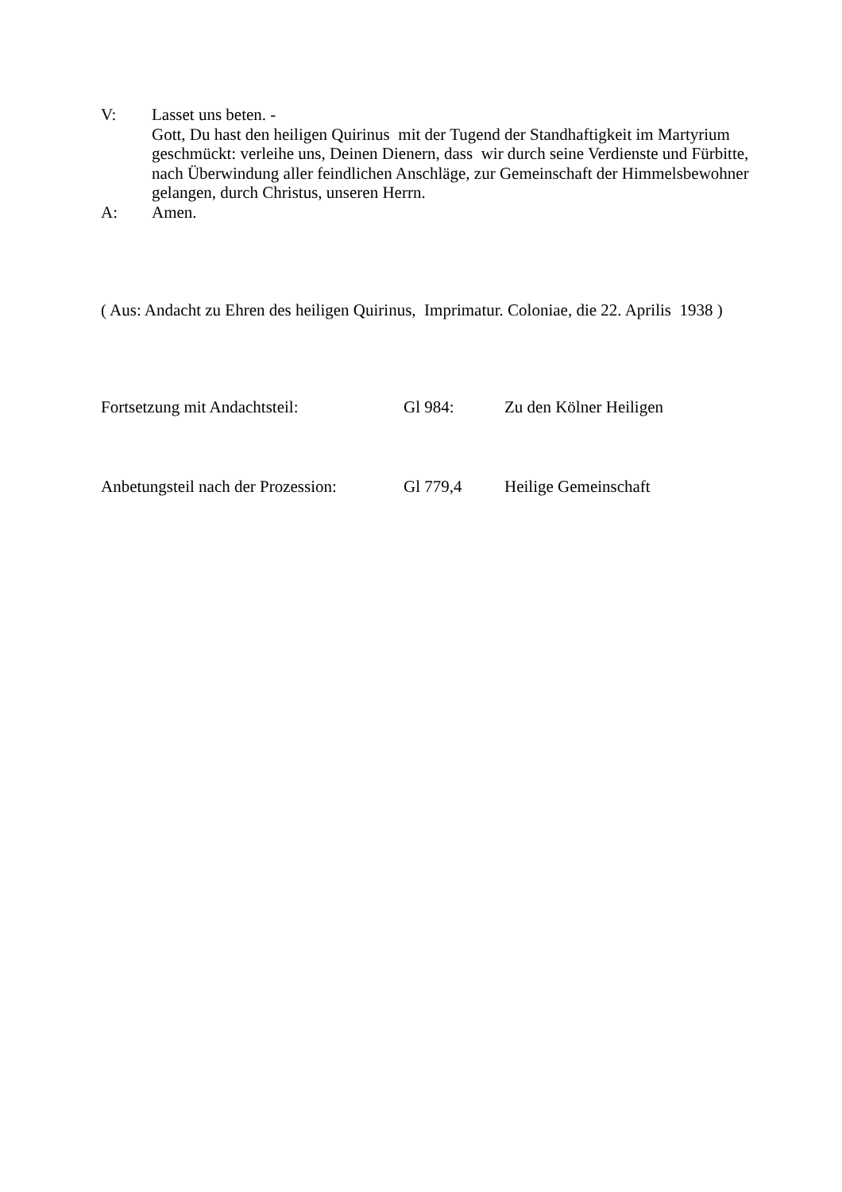V: Lasset uns beten. -
Gott, Du hast den heiligen Quirinus mit der Tugend der Standhaftigkeit im Martyrium geschmückt: verleihe uns, Deinen Dienern, dass wir durch seine Verdienste und Fürbitte, nach Überwindung aller feindlichen Anschläge, zur Gemeinschaft der Himmelsbewohner gelangen, durch Christus, unseren Herrn.
A: Amen.
( Aus: Andacht zu Ehren des heiligen Quirinus, Imprimatur. Coloniae, die 22. Aprilis 1938 )
Fortsetzung mit Andachtsteil: Gl 984: Zu den Kölner Heiligen
Anbetungsteil nach der Prozession:
Gl 779,4 Heilige Gemeinschaft